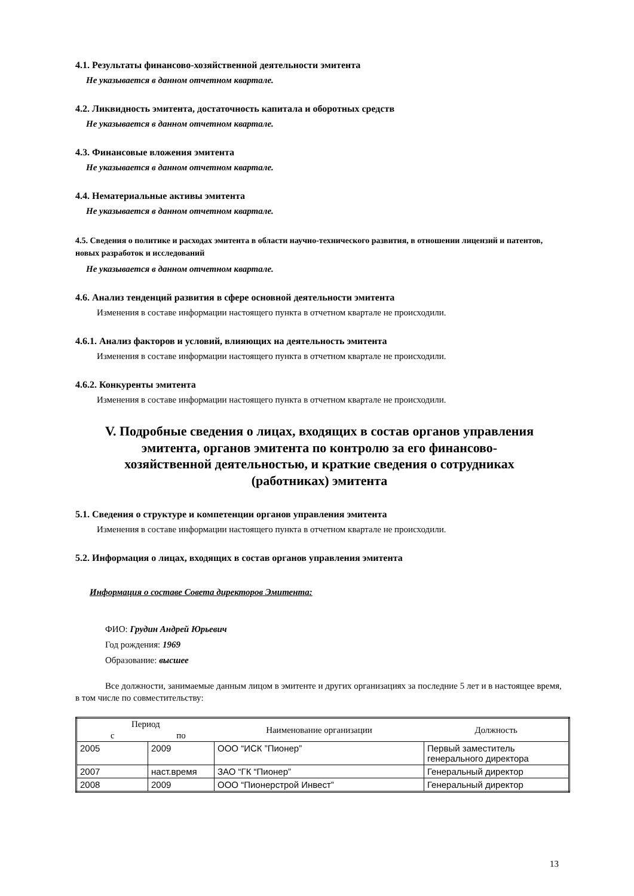4.1. Результаты финансово-хозяйственной деятельности эмитента
Не указывается в данном отчетном квартале.
4.2. Ликвидность эмитента, достаточность капитала и оборотных средств
Не указывается в данном отчетном квартале.
4.3. Финансовые вложения эмитента
Не указывается в данном отчетном квартале.
4.4. Нематериальные активы эмитента
Не указывается в данном отчетном квартале.
4.5. Сведения о политике и расходах эмитента в области научно-технического развития, в отношении лицензий и патентов, новых разработок и исследований
Не указывается в данном отчетном квартале.
4.6. Анализ тенденций развития в сфере основной деятельности эмитента
Изменения в составе информации настоящего пункта в отчетном квартале не происходили.
4.6.1. Анализ факторов и условий, влияющих на деятельность эмитента
Изменения в составе информации настоящего пункта в отчетном квартале не происходили.
4.6.2. Конкуренты эмитента
Изменения в составе информации настоящего пункта в отчетном квартале не происходили.
V. Подробные сведения о лицах, входящих в состав органов управления эмитента, органов эмитента по контролю за его финансово-хозяйственной деятельностью, и краткие сведения о сотрудниках (работниках) эмитента
5.1. Сведения о структуре и компетенции органов управления эмитента
Изменения в составе информации настоящего пункта в отчетном квартале не происходили.
5.2. Информация о лицах, входящих в состав органов управления эмитента
Информация о составе Совета директоров Эмитента:
ФИО: Грудин Андрей Юрьевич
Год рождения: 1969
Образование: высшее
Все должности, занимаемые данным лицом в эмитенте и других организациях за последние 5 лет и в настоящее время, в том числе по совместительству:
| Период | | Наименование организации | Должность |
| --- | --- | --- | --- |
| с | по | | |
| 2005 | 2009 | ООО “ИСК ”Пионер” | Первый заместитель генерального директора |
| 2007 | наст.время | ЗАО “ГК “Пионер” | Генеральный директор |
| 2008 | 2009 | ООО “Пионерстрой Инвест” | Генеральный директор |
13